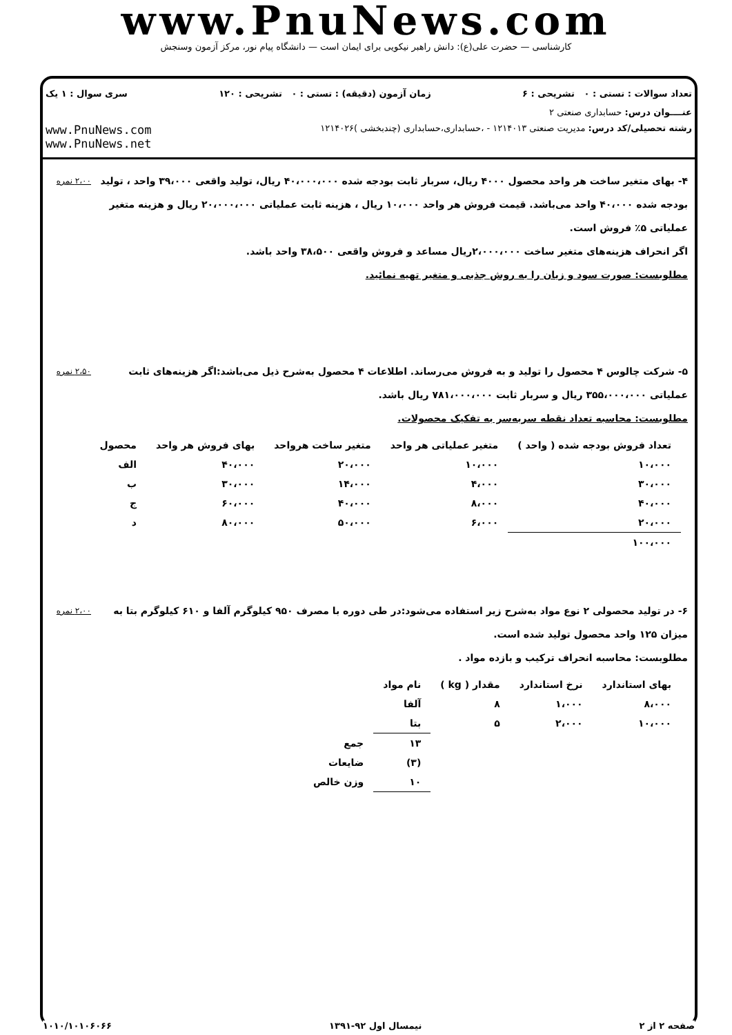www.PnuNews.com
کارشناسی — حضرت علی(ع): دانش راهبر نیکویی برای ایمان است — دانشگاه پیام نور، مرکز آزمون وسنجش
تعداد سوالات : تستی : ۰ تشریحی : ۶ زمان آزمون (دقیقه) : تستی : ۰ تشریحی : ۱۲۰ سری سوال : ۱ یک
عنــــوان درس: حسابداری صنعتی ۲
رشته تحصیلی/کد درس: مدیریت صنعتی ۱۲۱۴۰۱۳ - ،حسابداری،حسابداری (چندبخشی )۱۲۱۴۰۲۶ www.PnuNews.com
www.PnuNews.net
۴- بهای متغیر ساخت هر واحد محصول ۴۰۰۰ ریال، سربار ثابت بودجه شده ۴۰،۰۰۰،۰۰۰ ریال، تولید واقعی ۳۹،۰۰۰ واحد ، تولید بودجه شده ۴۰،۰۰۰ واحد می‌باشد. قیمت فروش هر واحد ۱۰،۰۰۰ ریال ، هزینه ثابت عملیاتی ۲۰،۰۰۰،۰۰۰ ریال و هزینه متغیر عملیاتی ۵٪ فروش است.
اگر انحراف هزینه‌های متغیر ساخت ۲،۰۰۰،۰۰۰ریال مساعد و فروش واقعی ۳۸،۵۰۰ واحد باشد.
مطلوبست: صورت سود و زیان را به روش جذبی و متغیر تهیه نمائید.
۲،۰۰ نمره
۵- شرکت چالوس ۴ محصول را تولید و به فروش می‌رساند. اطلاعات ۴ محصول به‌شرح ذیل می‌باشد:اگر هزینه‌های ثابت عملیاتی ۳۵۵،۰۰۰،۰۰۰ ریال و سربار ثابت ۷۸۱،۰۰۰،۰۰۰ ریال باشد.
مطلوبست: محاسبه تعداد نقطه سربه‌سر به تفکیک محصولات.
۲،۵۰ نمره
| تعداد فروش بودجه شده ( واحد ) | متغیر عملیاتی هر واحد | متغیر ساخت هرواحد | بهای فروش هر واحد | محصول |
| --- | --- | --- | --- | --- |
| ۱۰،۰۰۰ | ۱۰،۰۰۰ | ۲۰،۰۰۰ | ۴۰،۰۰۰ | الف |
| ۳۰،۰۰۰ | ۴،۰۰۰ | ۱۴،۰۰۰ | ۳۰،۰۰۰ | ب |
| ۴۰،۰۰۰ | ۸،۰۰۰ | ۴۰،۰۰۰ | ۶۰،۰۰۰ | ج |
| ۲۰،۰۰۰ | ۶،۰۰۰ | ۵۰،۰۰۰ | ۸۰،۰۰۰ | د |
| ۱۰۰،۰۰۰ | | | | |
۶- در تولید محصولی ۲ نوع مواد به‌شرح زیر استفاده می‌شود:در طی دوره با مصرف ۹۵۰ کیلوگرم آلفا و ۶۱۰ کیلوگرم بتا به میزان ۱۲۵ واحد محصول تولید شده است.
مطلوبست: محاسبه انحراف ترکیب و بازده مواد .
۲،۰۰ نمره
| بهای استاندارد | نرخ استاندارد | مقدار ( kg ) | نام مواد | |
| --- | --- | --- | --- | --- |
| ۸،۰۰۰ | ۱،۰۰۰ | ۸ | آلفا | |
| ۱۰،۰۰۰ | ۲،۰۰۰ | ۵ | بتا | |
| | | | ۱۳ | جمع |
| | | | (۳) | ضایعات |
| | | | ۱۰ | وزن خالص |
صفحه ۲ از ۲ نیمسال اول ۹۲-۱۳۹۱ ۱۰۱۰/۱۰۱۰۶۰۶۶